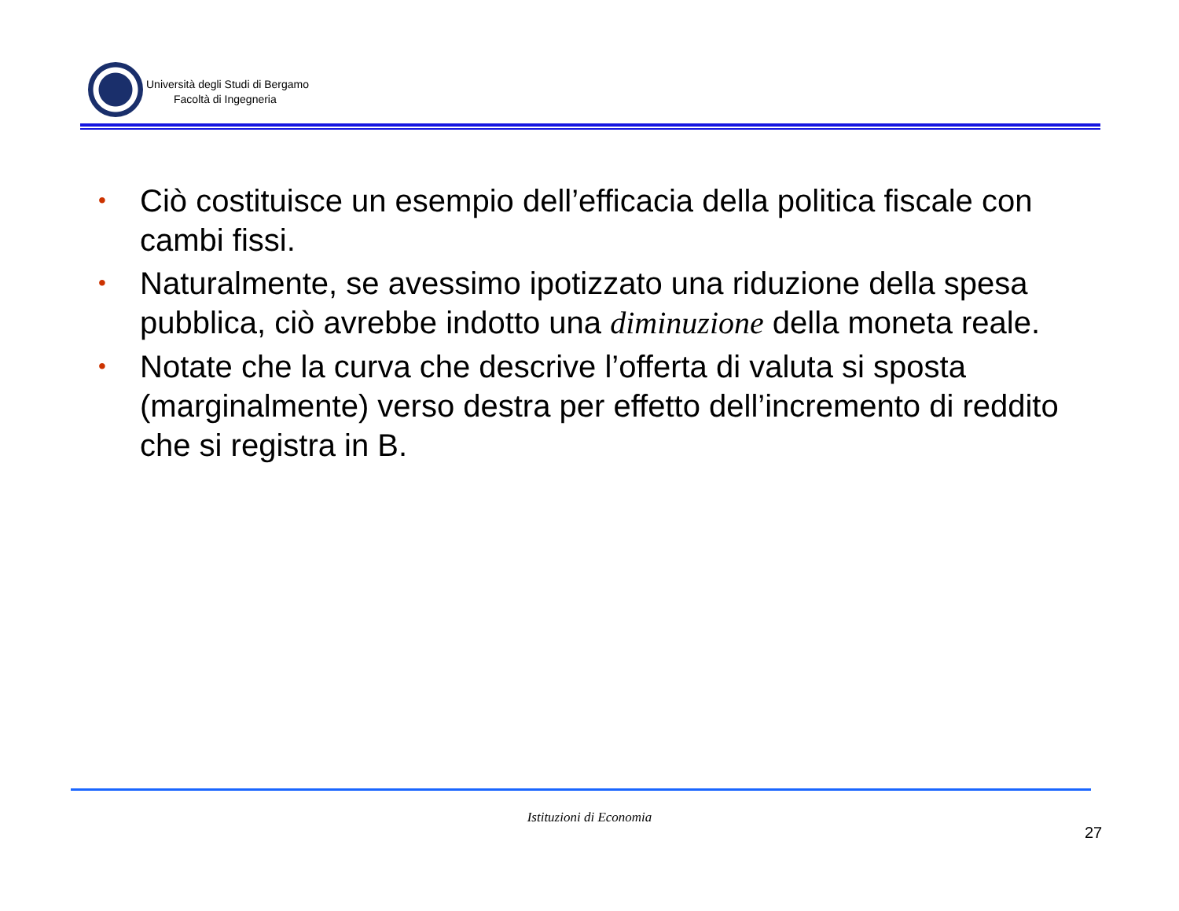Università degli Studi di Bergamo
Facoltà di Ingegneria
• Ciò costituisce un esempio dell’efficacia della politica fiscale con cambi fissi.
• Naturalmente, se avessimo ipotizzato una riduzione della spesa pubblica, ciò avrebbe indotto una diminuzione della moneta reale.
• Notate che la curva che descrive l’offerta di valuta si sposta (marginalmente) verso destra per effetto dell’incremento di reddito che si registra in B.
Istituzioni di Economia
27